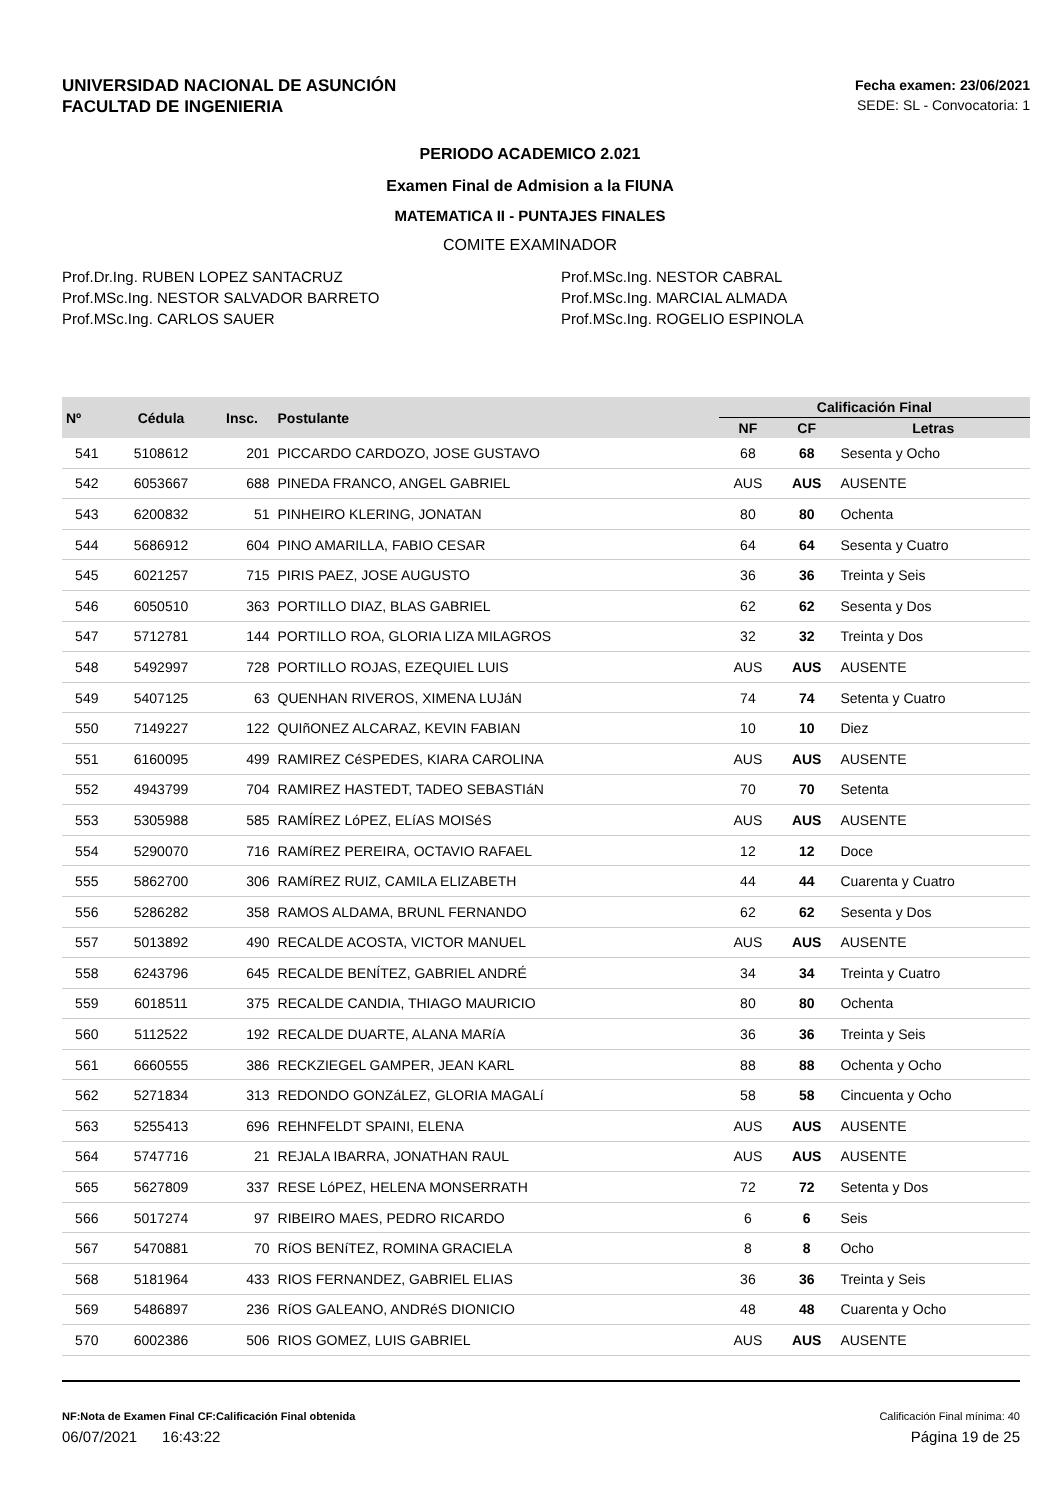UNIVERSIDAD NACIONAL DE ASUNCIÓN
FACULTAD DE INGENIERIA
Fecha examen: 23/06/2021
SEDE: SL - Convocatoria: 1
PERIODO ACADEMICO 2.021
Examen Final de Admision a la FIUNA
MATEMATICA II - PUNTAJES FINALES
COMITE EXAMINADOR
Prof.Dr.Ing. RUBEN LOPEZ SANTACRUZ
Prof.MSc.Ing. NESTOR SALVADOR BARRETO
Prof.MSc.Ing. CARLOS SAUER
Prof.MSc.Ing. NESTOR CABRAL
Prof.MSc.Ing. MARCIAL ALMADA
Prof.MSc.Ing. ROGELIO ESPINOLA
| Nº | Cédula | Insc. | Postulante | Calificación Final | | |
| --- | --- | --- | --- | --- | --- | --- |
| | | | | NF | CF | Letras |
| 541 | 5108612 | 201 | PICCARDO CARDOZO, JOSE GUSTAVO | 68 | 68 | Sesenta y Ocho |
| 542 | 6053667 | 688 | PINEDA FRANCO, ANGEL GABRIEL | AUS | AUS | AUSENTE |
| 543 | 6200832 | 51 | PINHEIRO KLERING, JONATAN | 80 | 80 | Ochenta |
| 544 | 5686912 | 604 | PINO AMARILLA, FABIO CESAR | 64 | 64 | Sesenta y Cuatro |
| 545 | 6021257 | 715 | PIRIS PAEZ, JOSE AUGUSTO | 36 | 36 | Treinta y Seis |
| 546 | 6050510 | 363 | PORTILLO DIAZ, BLAS GABRIEL | 62 | 62 | Sesenta y Dos |
| 547 | 5712781 | 144 | PORTILLO ROA, GLORIA LIZA MILAGROS | 32 | 32 | Treinta y Dos |
| 548 | 5492997 | 728 | PORTILLO ROJAS, EZEQUIEL LUIS | AUS | AUS | AUSENTE |
| 549 | 5407125 | 63 | QUENHAN RIVEROS, XIMENA LUJáN | 74 | 74 | Setenta y Cuatro |
| 550 | 7149227 | 122 | QUIñONEZ ALCARAZ, KEVIN FABIAN | 10 | 10 | Diez |
| 551 | 6160095 | 499 | RAMIREZ CéSPEDES, KIARA CAROLINA | AUS | AUS | AUSENTE |
| 552 | 4943799 | 704 | RAMIREZ HASTEDT, TADEO SEBASTIáN | 70 | 70 | Setenta |
| 553 | 5305988 | 585 | RAMÍREZ LóPEZ, ELíAS MOISéS | AUS | AUS | AUSENTE |
| 554 | 5290070 | 716 | RAMíREZ PEREIRA, OCTAVIO RAFAEL | 12 | 12 | Doce |
| 555 | 5862700 | 306 | RAMíREZ RUIZ, CAMILA ELIZABETH | 44 | 44 | Cuarenta y Cuatro |
| 556 | 5286282 | 358 | RAMOS ALDAMA, BRUNL FERNANDO | 62 | 62 | Sesenta y Dos |
| 557 | 5013892 | 490 | RECALDE ACOSTA, VICTOR MANUEL | AUS | AUS | AUSENTE |
| 558 | 6243796 | 645 | RECALDE BENÍTEZ, GABRIEL ANDRÉ | 34 | 34 | Treinta y Cuatro |
| 559 | 6018511 | 375 | RECALDE CANDIA, THIAGO MAURICIO | 80 | 80 | Ochenta |
| 560 | 5112522 | 192 | RECALDE DUARTE, ALANA MARíA | 36 | 36 | Treinta y Seis |
| 561 | 6660555 | 386 | RECKZIEGEL GAMPER, JEAN KARL | 88 | 88 | Ochenta y Ocho |
| 562 | 5271834 | 313 | REDONDO GONZáLEZ, GLORIA MAGALí | 58 | 58 | Cincuenta y Ocho |
| 563 | 5255413 | 696 | REHNFELDT SPAINI, ELENA | AUS | AUS | AUSENTE |
| 564 | 5747716 | 21 | REJALA IBARRA, JONATHAN RAUL | AUS | AUS | AUSENTE |
| 565 | 5627809 | 337 | RESE LóPEZ, HELENA MONSERRATH | 72 | 72 | Setenta y Dos |
| 566 | 5017274 | 97 | RIBEIRO MAES, PEDRO RICARDO | 6 | 6 | Seis |
| 567 | 5470881 | 70 | RíOS BENíTEZ, ROMINA GRACIELA | 8 | 8 | Ocho |
| 568 | 5181964 | 433 | RIOS FERNANDEZ, GABRIEL ELIAS | 36 | 36 | Treinta y Seis |
| 569 | 5486897 | 236 | RíOS GALEANO, ANDRéS DIONICIO | 48 | 48 | Cuarenta y Ocho |
| 570 | 6002386 | 506 | RIOS GOMEZ, LUIS GABRIEL | AUS | AUS | AUSENTE |
NF:Nota de Examen Final CF:Calificación Final obtenida Calificación Final mínima: 40
06/07/2021 16:43:22 Página 19 de 25